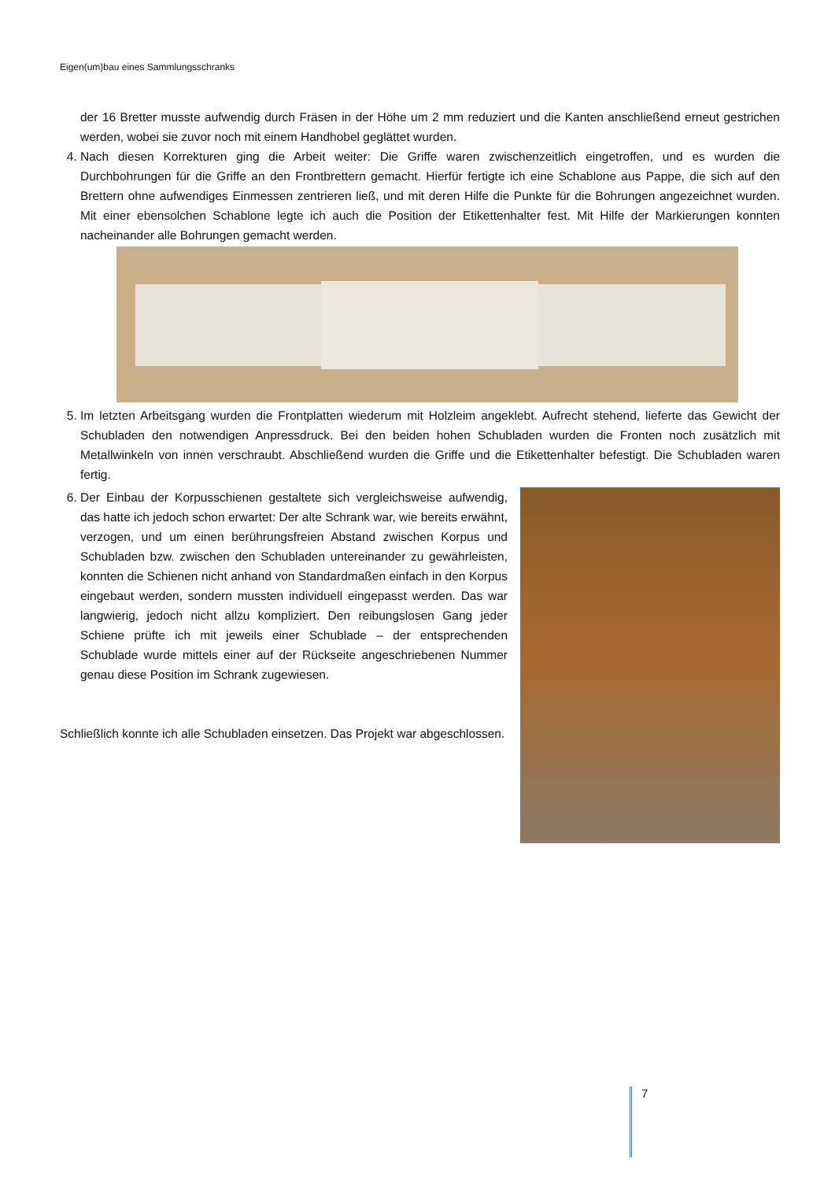Eigen(um)bau eines Sammlungsschranks
der 16 Bretter musste aufwendig durch Fräsen in der Höhe um 2 mm reduziert und die Kanten anschließend erneut gestrichen werden, wobei sie zuvor noch mit einem Handhobel geglättet wurden.
4. Nach diesen Korrekturen ging die Arbeit weiter: Die Griffe waren zwischenzeitlich eingetroffen, und es wurden die Durchbohrungen für die Griffe an den Frontbrettern gemacht. Hierfür fertigte ich eine Schablone aus Pappe, die sich auf den Brettern ohne aufwendiges Einmessen zentrieren ließ, und mit deren Hilfe die Punkte für die Bohrungen angezeichnet wurden. Mit einer ebensolchen Schablone legte ich auch die Position der Etikettenhalter fest. Mit Hilfe der Markierungen konnten nacheinander alle Bohrungen gemacht werden.
5. Im letzten Arbeitsgang wurden die Frontplatten wiederum mit Holzleim angeklebt. Aufrecht stehend, lieferte das Gewicht der Schubladen den notwendigen Anpressdruck. Bei den beiden hohen Schubladen wurden die Fronten noch zusätzlich mit Metallwinkeln von innen verschraubt. Abschließend wurden die Griffe und die Etikettenhalter befestigt. Die Schubladen waren fertig.
6. Der Einbau der Korpusschienen gestaltete sich vergleichsweise aufwendig, das hatte ich jedoch schon erwartet: Der alte Schrank war, wie bereits erwähnt, verzogen, und um einen berührungsfreien Abstand zwischen Korpus und Schubladen bzw. zwischen den Schubladen untereinander zu gewährleisten, konnten die Schienen nicht anhand von Standardmaßen einfach in den Korpus eingebaut werden, sondern mussten individuell eingepasst werden. Das war langwierig, jedoch nicht allzu kompliziert. Den reibungslosen Gang jeder Schiene prüfte ich mit jeweils einer Schublade – der entsprechenden Schublade wurde mittels einer auf der Rückseite angeschriebenen Nummer genau diese Position im Schrank zugewiesen.
Schließlich konnte ich alle Schubladen einsetzen. Das Projekt war abgeschlossen.
7